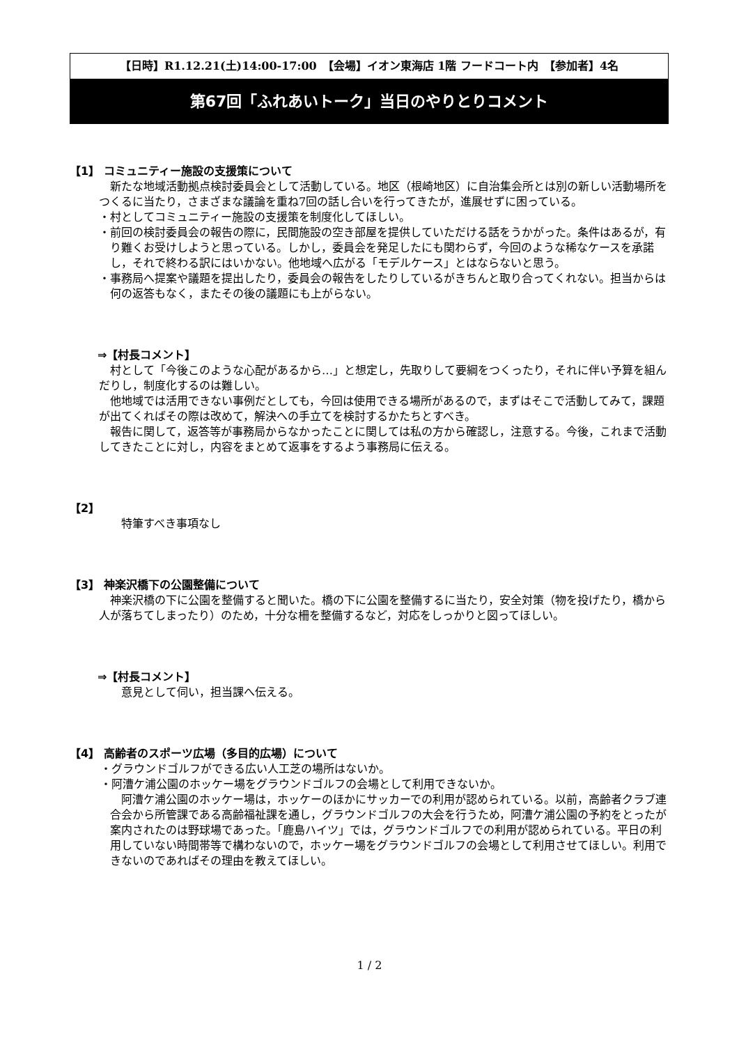【日時】R1.12.21(土)14:00-17:00　【会場】イオン東海店 1階 フードコート内　【参加者】4名
第67回「ふれあいトーク」当日のやりとりコメント
【1】 コミュニティー施設の支援策について
　新たな地域活動拠点検討委員会として活動している。地区（根崎地区）に自治集会所とは別の新しい活動場所をつくるに当たり，さまざまな議論を重ね7回の話し合いを行ってきたが，進展せずに困っている。
・村としてコミュニティー施設の支援策を制度化してほしい。
・前回の検討委員会の報告の際に，民間施設の空き部屋を提供していただける話をうかがった。条件はあるが，有り難くお受けしようと思っている。しかし，委員会を発足したにも関わらず，今回のような稀なケースを承諾し，それで終わる訳にはいかない。他地域へ広がる「モデルケース」とはならないと思う。
・事務局へ提案や議題を提出したり，委員会の報告をしたりしているがきちんと取り合ってくれない。担当からは何の返答もなく，またその後の議題にも上がらない。
⇒【村長コメント】
　村として「今後このような心配があるから…」と想定し，先取りして要綱をつくったり，それに伴い予算を組んだりし，制度化するのは難しい。
　他地域では活用できない事例だとしても，今回は使用できる場所があるので，まずはそこで活動してみて，課題が出てくればその際は改めて，解決への手立てを検討するかたちとすべき。
　報告に関して，返答等が事務局からなかったことに関しては私の方から確認し，注意する。今後，これまで活動してきたことに対し，内容をまとめて返事をするよう事務局に伝える。
【2】
　　特筆すべき事項なし
【3】 神楽沢橋下の公園整備について
　神楽沢橋の下に公園を整備すると聞いた。橋の下に公園を整備するに当たり，安全対策（物を投げたり，橋から人が落ちてしまったり）のため，十分な柵を整備するなど，対応をしっかりと図ってほしい。
⇒【村長コメント】
　　意見として伺い，担当課へ伝える。
【4】 高齢者のスポーツ広場（多目的広場）について
・グラウンドゴルフができる広い人工芝の場所はないか。
・阿漕ケ浦公園のホッケー場をグラウンドゴルフの会場として利用できないか。
　阿漕ケ浦公園のホッケー場は，ホッケーのほかにサッカーでの利用が認められている。以前，高齢者クラブ連合会から所管課である高齢福祉課を通し，グラウンドゴルフの大会を行うため，阿漕ケ浦公園の予約をとったが案内されたのは野球場であった。「鹿島ハイツ」では，グラウンドゴルフでの利用が認められている。平日の利用していない時間帯等で構わないので，ホッケー場をグラウンドゴルフの会場として利用させてほしい。利用できないのであればその理由を教えてほしい。
1 / 2